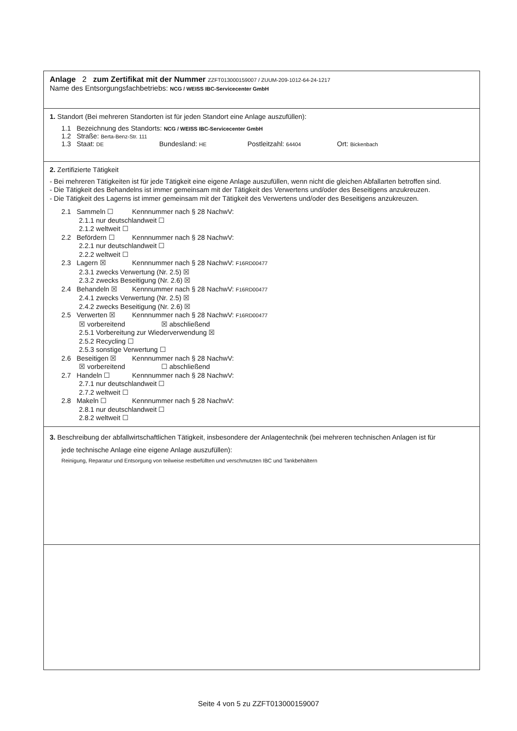Anlage 2 zum Zertifikat mit der Nummer ZZFT013000159007 / ZUUM-209-1012-64-24-1217
Name des Entsorgungsfachbetriebs: NCG / WEISS IBC-Servicecenter GmbH
1. Standort (Bei mehreren Standorten ist für jeden Standort eine Anlage auszufüllen):
1.1 Bezeichnung des Standorts: NCG / WEISS IBC-Servicecenter GmbH
1.2 Straße: Berta-Benz-Str. 111
1.3 Staat: DE Bundesland: HE Postleitzahl: 64404 Ort: Bickenbach
2. Zertifizierte Tätigkeit
- Bei mehreren Tätigkeiten ist für jede Tätigkeit eine eigene Anlage auszufüllen, wenn nicht die gleichen Abfallarten betroffen sind.
- Die Tätigkeit des Behandelns ist immer gemeinsam mit der Tätigkeit des Verwertens und/oder des Beseitigens anzukreuzen.
- Die Tätigkeit des Lagerns ist immer gemeinsam mit der Tätigkeit des Verwertens und/oder des Beseitigens anzukreuzen.
2.1 Sammeln ☐ Kennnummer nach § 28 NachwV:
2.1.1 nur deutschlandweit ☐
2.1.2 weltweit ☐
2.2 Befördern ☐ Kennnummer nach § 28 NachwV:
2.2.1 nur deutschlandweit ☐
2.2.2 weltweit ☐
2.3 Lagern ☒ Kennnummer nach § 28 NachwV: F16RD00477
2.3.1 zwecks Verwertung (Nr. 2.5) ☒
2.3.2 zwecks Beseitigung (Nr. 2.6) ☒
2.4 Behandeln ☒ Kennnummer nach § 28 NachwV: F16RD00477
2.4.1 zwecks Verwertung (Nr. 2.5) ☒
2.4.2 zwecks Beseitigung (Nr. 2.6) ☒
2.5 Verwerten ☒ Kennnummer nach § 28 NachwV: F16RD00477
☒ vorbereitend ☒ abschließend
2.5.1 Vorbereitung zur Wiederverwendung ☒
2.5.2 Recycling ☐
2.5.3 sonstige Verwertung ☐
2.6 Beseitigen ☒ Kennnummer nach § 28 NachwV:
☒ vorbereitend ☐ abschließend
2.7 Handeln ☐ Kennnummer nach § 28 NachwV:
2.7.1 nur deutschlandweit ☐
2.7.2 weltweit ☐
2.8 Makeln ☐ Kennnummer nach § 28 NachwV:
2.8.1 nur deutschlandweit ☐
2.8.2 weltweit ☐
3. Beschreibung der abfallwirtschaftlichen Tätigkeit, insbesondere der Anlagentechnik (bei mehreren technischen Anlagen ist für
jede technische Anlage eine eigene Anlage auszufüllen):
Reinigung, Reparatur und Entsorgung von teilweise restbefüllten und verschmutzten IBC und Tankbehältern
Seite 4 von 5 zu ZZFT013000159007